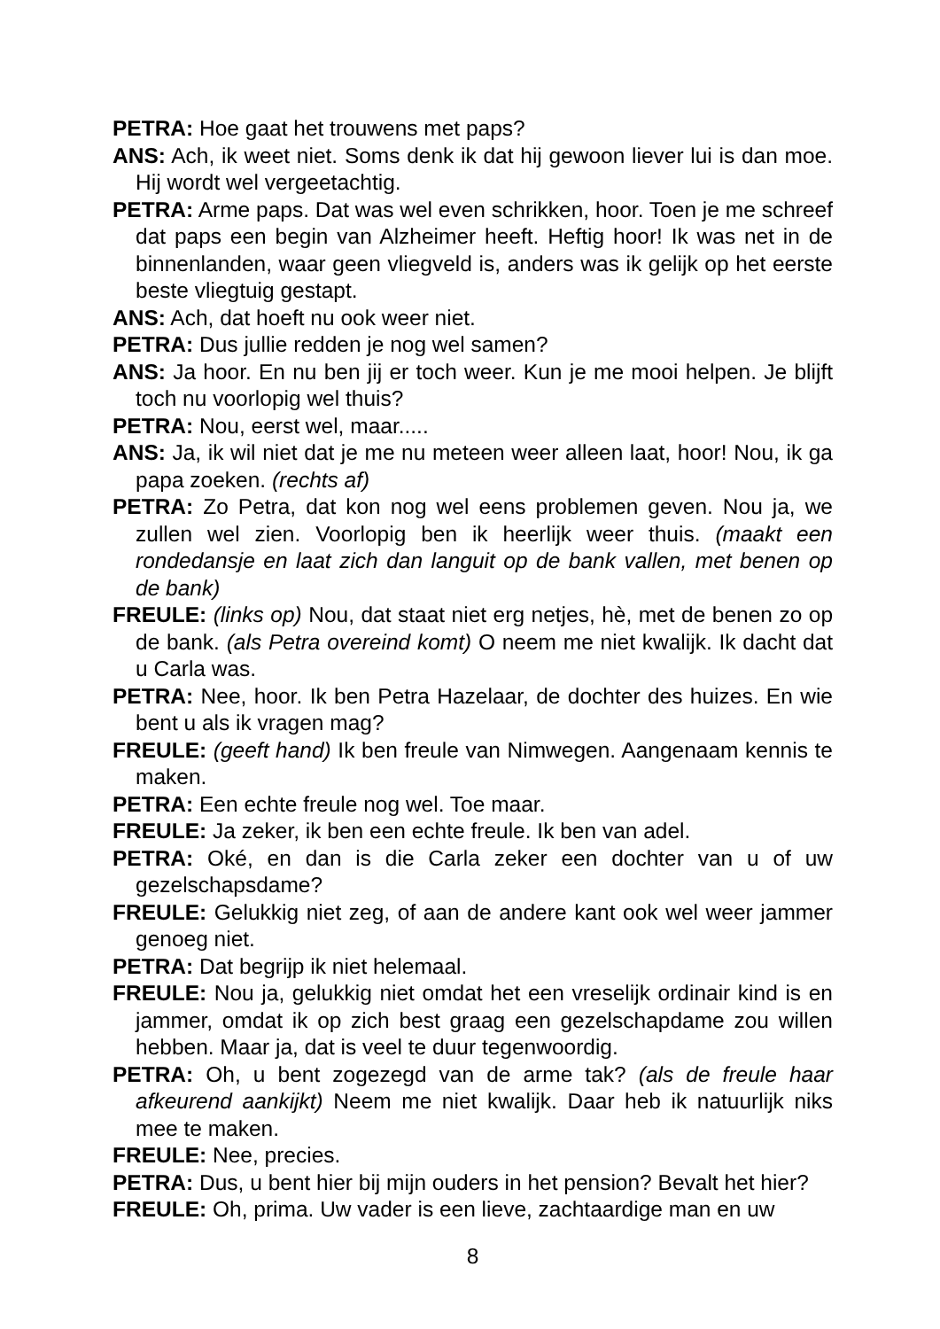PETRA: Hoe gaat het trouwens met paps?
ANS: Ach, ik weet niet. Soms denk ik dat hij gewoon liever lui is dan moe. Hij wordt wel vergeetachtig.
PETRA: Arme paps. Dat was wel even schrikken, hoor. Toen je me schreef dat paps een begin van Alzheimer heeft. Heftig hoor! Ik was net in de binnenlanden, waar geen vliegveld is, anders was ik gelijk op het eerste beste vliegtuig gestapt.
ANS: Ach, dat hoeft nu ook weer niet.
PETRA: Dus jullie redden je nog wel samen?
ANS: Ja hoor. En nu ben jij er toch weer. Kun je me mooi helpen. Je blijft toch nu voorlopig wel thuis?
PETRA: Nou, eerst wel, maar.....
ANS: Ja, ik wil niet dat je me nu meteen weer alleen laat, hoor! Nou, ik ga papa zoeken. (rechts af)
PETRA: Zo Petra, dat kon nog wel eens problemen geven. Nou ja, we zullen wel zien. Voorlopig ben ik heerlijk weer thuis. (maakt een rondedansje en laat zich dan languit op de bank vallen, met benen op de bank)
FREULE: (links op) Nou, dat staat niet erg netjes, hè, met de benen zo op de bank. (als Petra overeind komt) O neem me niet kwalijk. Ik dacht dat u Carla was.
PETRA: Nee, hoor. Ik ben Petra Hazelaar, de dochter des huizes. En wie bent u als ik vragen mag?
FREULE: (geeft hand) Ik ben freule van Nimwegen. Aangenaam kennis te maken.
PETRA: Een echte freule nog wel. Toe maar.
FREULE: Ja zeker, ik ben een echte freule. Ik ben van adel.
PETRA: Oké, en dan is die Carla zeker een dochter van u of uw gezelschapsdame?
FREULE: Gelukkig niet zeg, of aan de andere kant ook wel weer jammer genoeg niet.
PETRA: Dat begrijp ik niet helemaal.
FREULE: Nou ja, gelukkig niet omdat het een vreselijk ordinair kind is en jammer, omdat ik op zich best graag een gezelschapdame zou willen hebben. Maar ja, dat is veel te duur tegenwoordig.
PETRA: Oh, u bent zogezegd van de arme tak? (als de freule haar afkeurend aankijkt) Neem me niet kwalijk. Daar heb ik natuurlijk niks mee te maken.
FREULE: Nee, precies.
PETRA: Dus, u bent hier bij mijn ouders in het pension? Bevalt het hier?
FREULE: Oh, prima. Uw vader is een lieve, zachtaardige man en uw
8